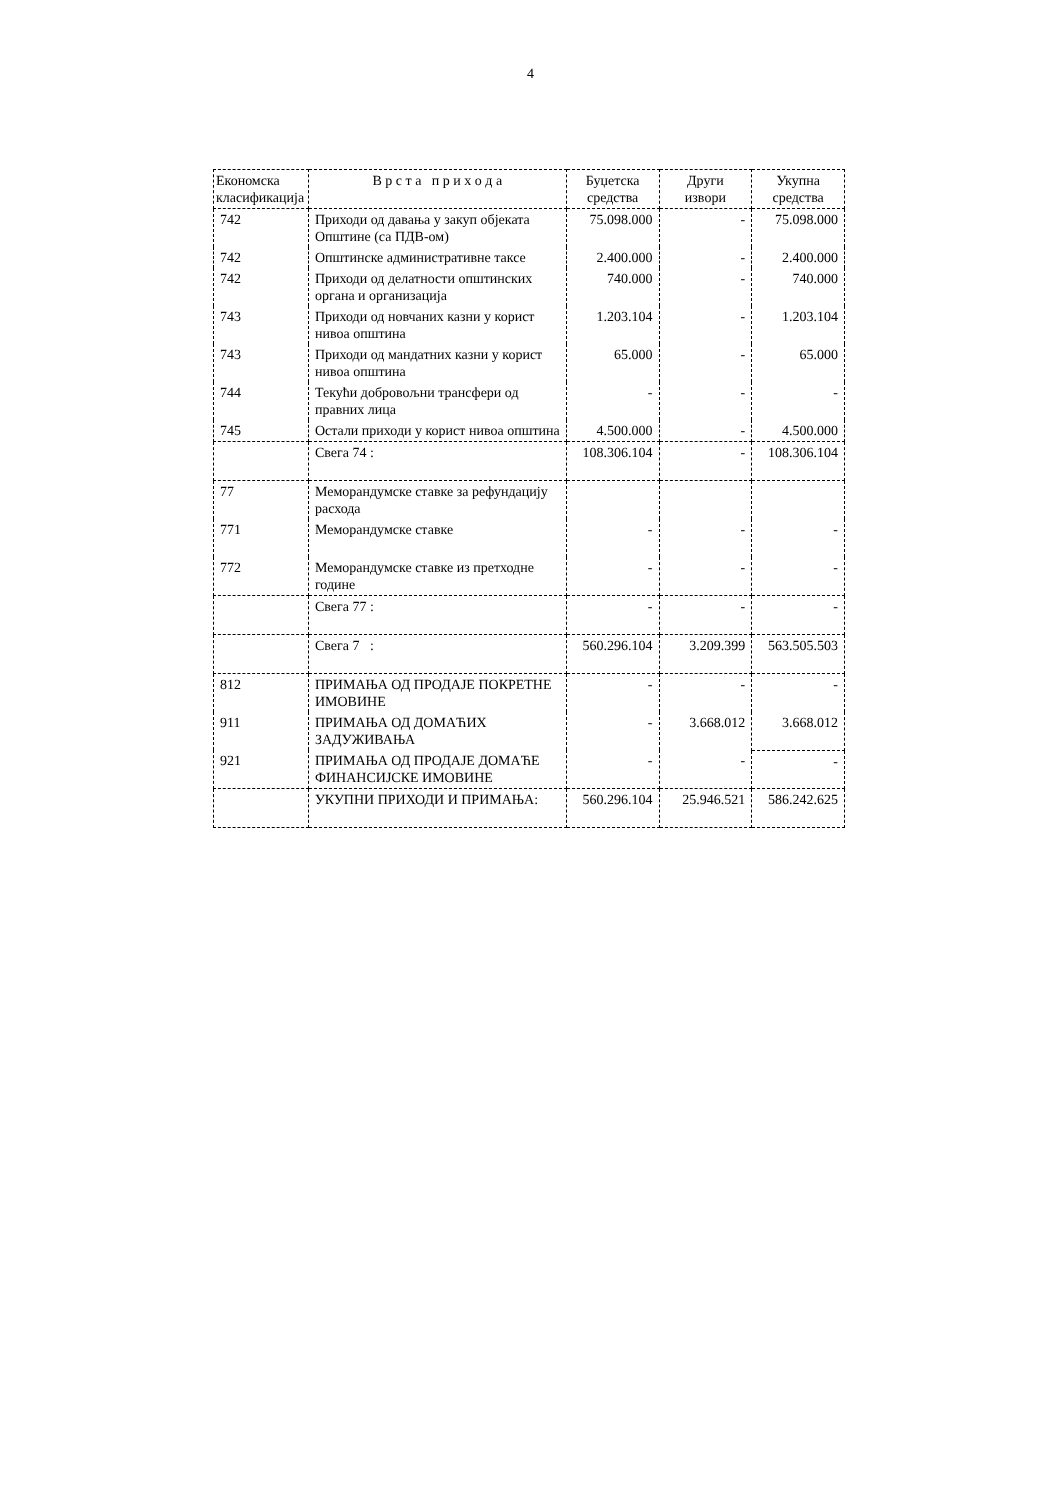4
| Економска класификација | В р с т а п р и х о д а | Буџетска средства | Други извори | Укупна средства |
| --- | --- | --- | --- | --- |
| 742 | Приходи од давања у закуп објеката Општине (са ПДВ-ом) | 75.098.000 | - | 75.098.000 |
| 742 | Општинске административне таксе | 2.400.000 | - | 2.400.000 |
| 742 | Приходи од делатности општинских органа и организација | 740.000 | - | 740.000 |
| 743 | Приходи од новчаних казни у корист нивоа општина | 1.203.104 | - | 1.203.104 |
| 743 | Приходи од мандатних казни у корист нивоа општина | 65.000 | - | 65.000 |
| 744 | Текући добровољни трансфери од правних лица | - | - | - |
| 745 | Остали приходи у корист нивоа општина | 4.500.000 | - | 4.500.000 |
| | Свега 74 : | 108.306.104 | - | 108.306.104 |
| 77 | Меморандумске ставке за рефундацију расхода | | | |
| 771 | Меморандумске ставке | - | - | - |
| 772 | Меморандумске ставке из претходне године | - | - | - |
| | Свега 77 : | - | - | - |
| | Свега 7 : | 560.296.104 | 3.209.399 | 563.505.503 |
| 812 | ПРИМАЊА ОД ПРОДАЈЕ ПОКРЕТНЕ ИМОВИНЕ | - | - | - |
| 911 | ПРИМАЊА ОД ДОМАЋИХ ЗАДУЖИВАЊА | - | 3.668.012 | 3.668.012 |
| 921 | ПРИМАЊА ОД ПРОДАЈЕ ДОМАЋЕ ФИНАНСИЈСКЕ ИМОВИНЕ | - | - | - |
| | УКУПНИ ПРИХОДИ И ПРИМАЊА: | 560.296.104 | 25.946.521 | 586.242.625 |